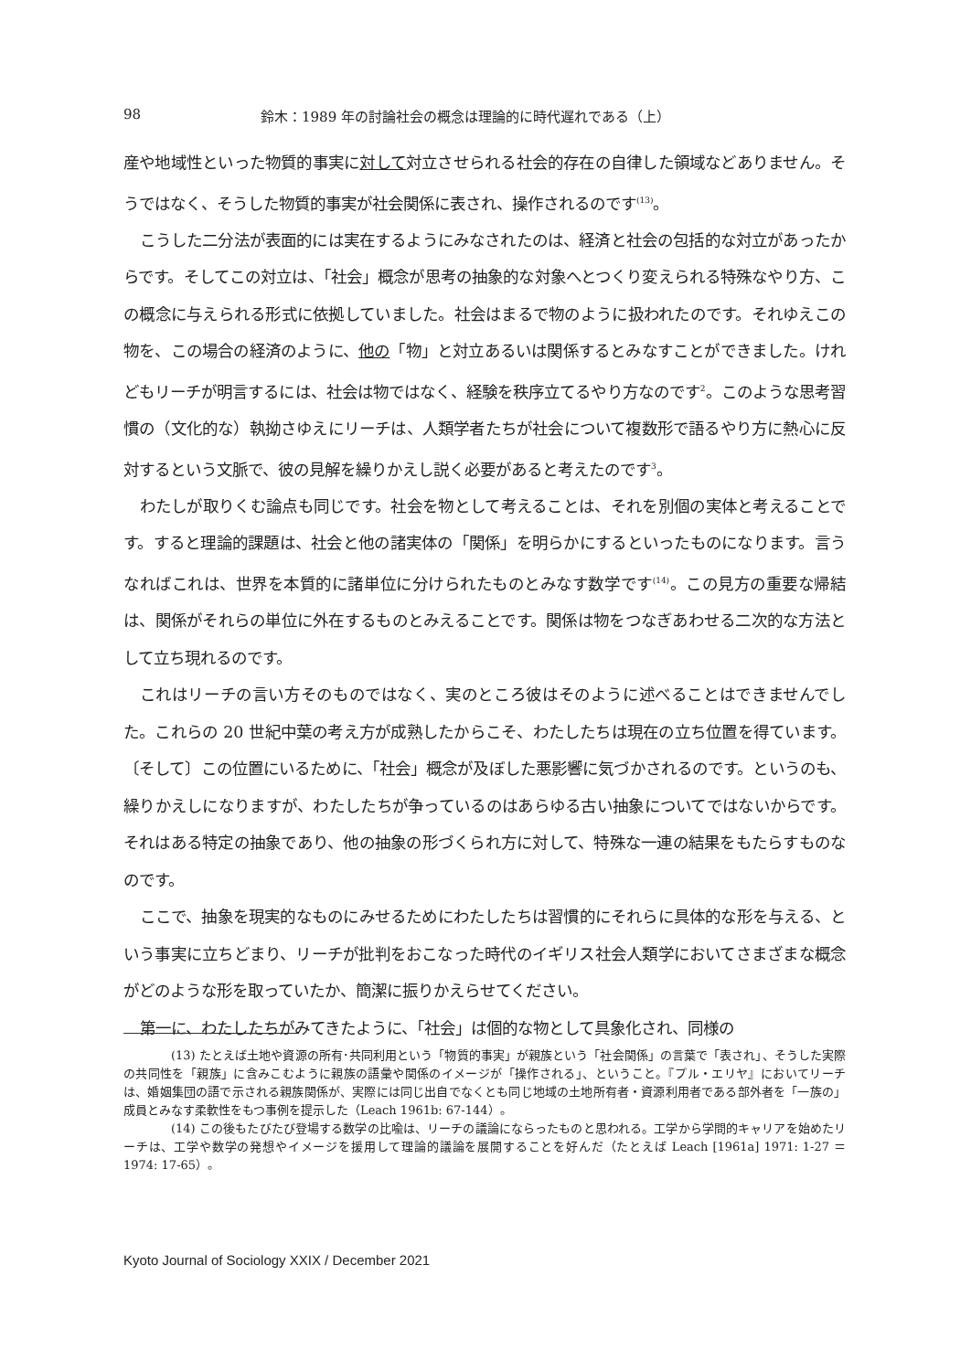98 鈴木：1989 年の討論社会の概念は理論的に時代遅れである（上）
産や地域性といった物質的事実に対して対立させられる社会的存在の自律した領域などありません。そうではなく、そうした物質的事実が社会関係に表され、操作されるのです<sup>(13)</sup>。
こうした二分法が表面的には実在するようにみなされたのは、経済と社会の包括的な対立があったからです。そしてこの対立は、「社会」概念が思考の抽象的な対象へとつくり変えられる特殊なやり方、この概念に与えられる形式に依拠していました。社会はまるで物のように扱われたのです。それゆえこの物を、この場合の経済のように、他の「物」と対立あるいは関係するとみなすことができました。けれどもリーチが明言するには、社会は物ではなく、経験を秩序立てるやり方なのです<sup>2</sup>。このような思考習慣の（文化的な）執拗さゆえにリーチは、人類学者たちが社会について複数形で語るやり方に熱心に反対するという文脈で、彼の見解を繰りかえし説く必要があると考えたのです<sup>3</sup>。
わたしが取りくむ論点も同じです。社会を物として考えることは、それを別個の実体と考えることです。すると理論的課題は、社会と他の諸実体の「関係」を明らかにするといったものになります。言うなればこれは、世界を本質的に諸単位に分けられたものとみなす数学です<sup>(14)</sup>。この見方の重要な帰結は、関係がそれらの単位に外在するものとみえることです。関係は物をつなぎあわせる二次的な方法として立ち現れるのです。
これはリーチの言い方そのものではなく、実のところ彼はそのように述べることはできませんでした。これらの 20 世紀中葉の考え方が成熟したからこそ、わたしたちは現在の立ち位置を得ています。〔そして〕この位置にいるために、「社会」概念が及ぼした悪影響に気づかされるのです。というのも、繰りかえしになりますが、わたしたちが争っているのはあらゆる古い抽象についてではないからです。それはある特定の抽象であり、他の抽象の形づくられ方に対して、特殊な一連の結果をもたらすものなのです。
ここで、抽象を現実的なものにみせるためにわたしたちは習慣的にそれらに具体的な形を与える、という事実に立ちどまり、リーチが批判をおこなった時代のイギリス社会人類学においてさまざまな概念がどのような形を取っていたか、簡潔に振りかえらせてください。
第一に、わたしたちがみてきたように、「社会」は個的な物として具象化され、同様の
(13) たとえば土地や資源の所有･共同利用という「物質的事実」が親族という「社会関係」の言葉で「表され」、そうした実際の共同性を「親族」に含みこむように親族の語彙や関係のイメージが「操作される」、ということ。『プル・エリヤ』においてリーチは、婚姻集団の語で示される親族関係が、実際には同じ出自でなくとも同じ地域の土地所有者・資源利用者である部外者を「一族の」成員とみなす柔軟性をもつ事例を提示した（Leach 1961b: 67-144）。
(14) この後もたびたび登場する数学の比喩は、リーチの議論にならったものと思われる。工学から学問的キャリアを始めたリーチは、工学や数学の発想やイメージを援用して理論的議論を展開することを好んだ（たとえば Leach [1961a] 1971: 1-27 ＝ 1974: 17-65）。
Kyoto Journal of Sociology XXIX / December 2021